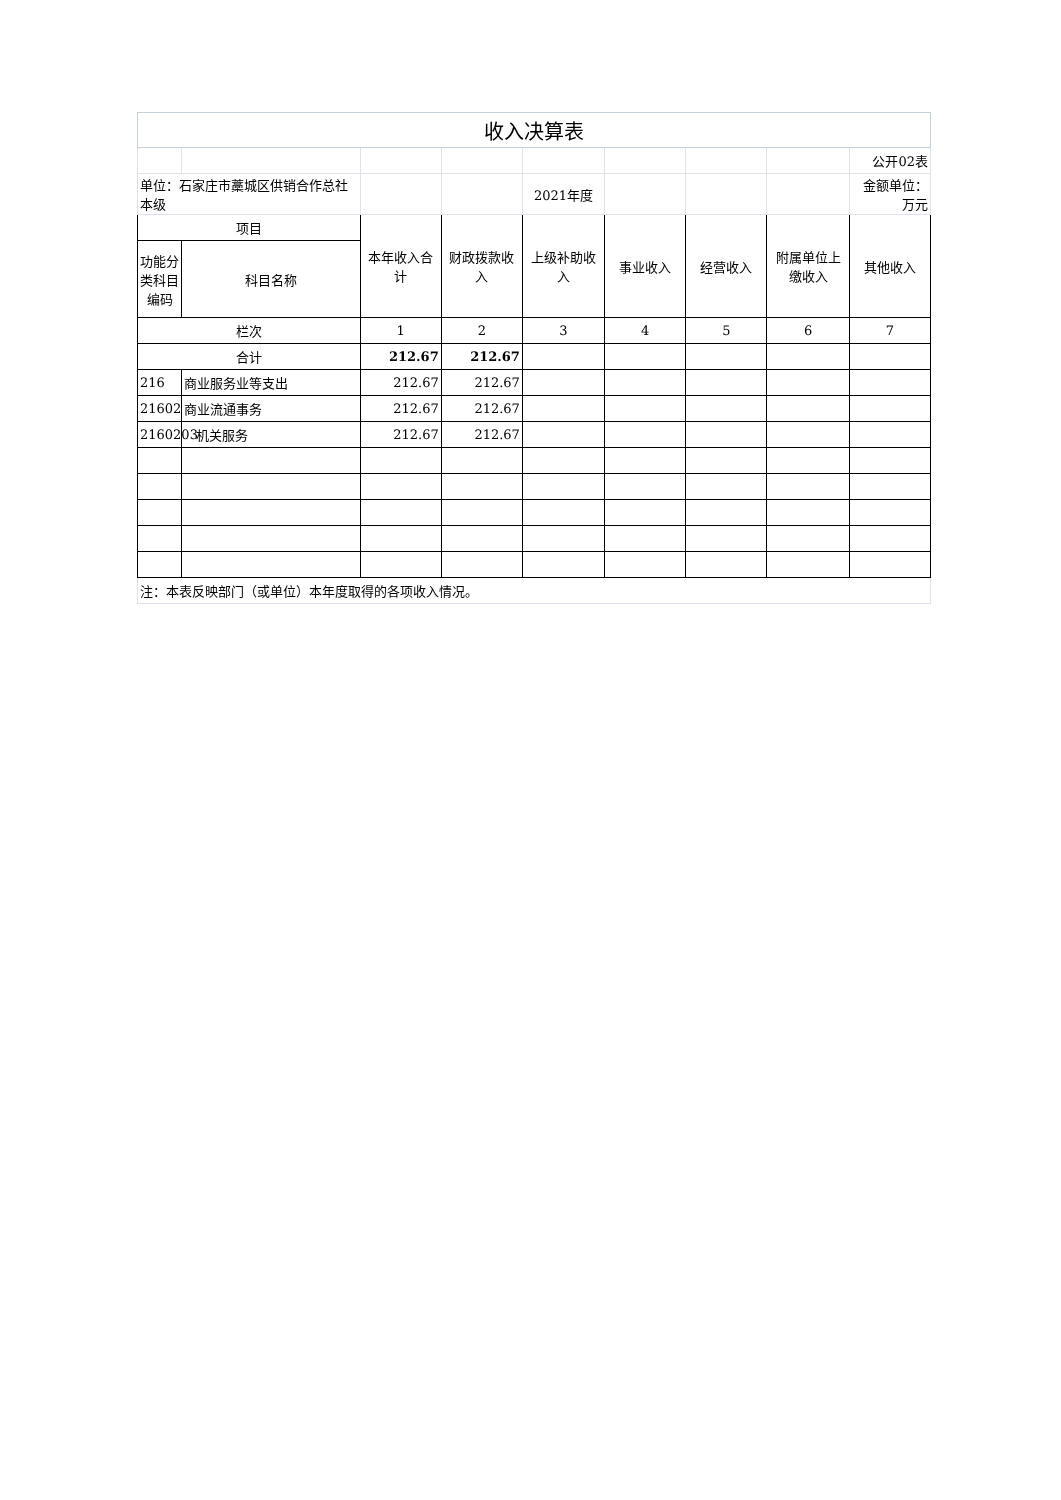| 收入决算表 | | | | | | | | |
| | | | | | | | | 公开02表 |
| 单位：石家庄市藁城区供销合作总社本级 | | | | 2021年度 | | | | 金额单位：万元 |
| 项目 | | 本年收入合计 | 财政拨款收入 | 上级补助收入 | 事业收入 | 经营收入 | 附属单位上缴收入 | 其他收入 |
| 功能分类科目编码 | 科目名称 | | | | | | | |
| 栏次 | | 1 | 2 | 3 | 4 | 5 | 6 | 7 |
| 合计 | | 212.67 | 212.67 | | | | | |
| 216 | 商业服务业等支出 | 212.67 | 212.67 | | | | | |
| 21602 | 商业流通事务 | 212.67 | 212.67 | | | | | |
| 2160203 | 机关服务 | 212.67 | 212.67 | | | | | |
| 注：本表反映部门（或单位）本年度取得的各项收入情况。 | | | | | | | | |